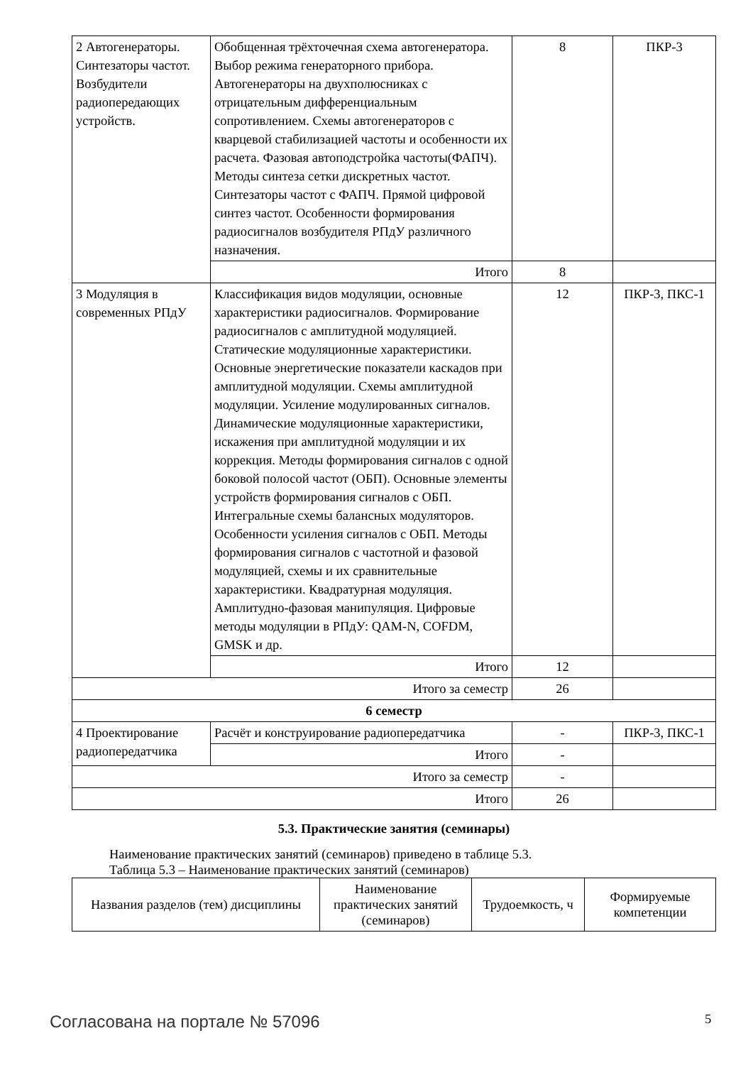| 2 Автогенераторы. Синтезаторы частот. Возбудители радиопередающих устройств. | Обобщенная трёхточечная схема автогенератора. Выбор режима генераторного прибора. Автогенераторы на двухполюсниках с отрицательным дифференциальным сопротивлением. Схемы автогенераторов с кварцевой стабилизацией частоты и особенности их расчета. Фазовая автоподстройка частоты(ФАПЧ). Методы синтеза сетки дискретных частот. Синтезаторы частот с ФАПЧ. Прямой цифровой синтез частот. Особенности формирования радиосигналов возбудителя РПдУ различного назначения. | 8 | ПКР-3 |
| | Итого | 8 | |
| 3 Модуляция в современных РПдУ | Классификация видов модуляции, основные характеристики радиосигналов. Формирование радиосигналов с амплитудной модуляцией. Статические модуляционные характеристики. Основные энергетические показатели каскадов при амплитудной модуляции. Схемы амплитудной модуляции. Усиление модулированных сигналов. Динамические модуляционные характеристики, искажения при амплитудной модуляции и их коррекция. Методы формирования сигналов с одной боковой полосой частот (ОБП). Основные элементы устройств формирования сигналов с ОБП. Интегральные схемы балансных модуляторов. Особенности усиления сигналов с ОБП. Методы формирования сигналов с частотной и фазовой модуляцией, схемы и их сравнительные характеристики. Квадратурная модуляция. Амплитудно-фазовая манипуляция. Цифровые методы модуляции в РПдУ: QAM-N, COFDM, GMSK и др. | 12 | ПКР-3, ПКС-1 |
| | Итого | 12 | |
| Итого за семестр | | 26 | |
| 6 семестр | | | |
| 4 Проектирование радиопередатчика | Расчёт и конструирование радиопередатчика | - | ПКР-3, ПКС-1 |
| | Итого | - | |
| Итого за семестр | | - | |
| Итого | | 26 | |
5.3. Практические занятия (семинары)
Наименование практических занятий (семинаров) приведено в таблице 5.3.
Таблица 5.3 – Наименование практических занятий (семинаров)
| Названия разделов (тем) дисциплины | Наименование практических занятий (семинаров) | Трудоемкость, ч | Формируемые компетенции |
| --- | --- | --- | --- |
Согласована на портале № 57096 5